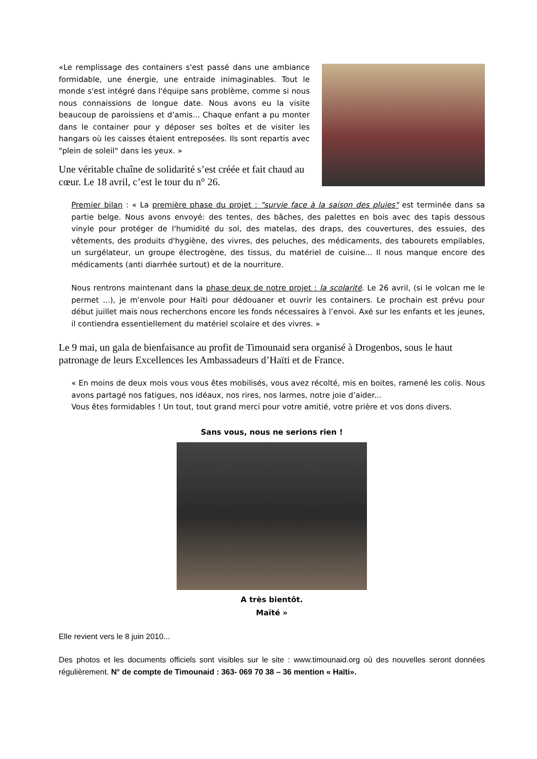«Le remplissage des containers s'est passé dans une ambiance formidable, une énergie, une entraide inimaginables. Tout le monde s'est intégré dans l'équipe sans problème, comme si nous nous connaissions de longue date. Nous avons eu la visite beaucoup de paroissiens et d’amis... Chaque enfant a pu monter dans le container pour y déposer ses boîtes et de visiter les hangars où les caisses étaient entreposées. Ils sont repartis avec "plein de soleil" dans les yeux. »
Une véritable chaîne de solidarité s’est créée et fait chaud au cœur. Le 18 avril, c’est le tour du n° 26.
Premier bilan : « La première phase du projet : "survie face à la saison des pluies" est terminée dans sa partie belge. Nous avons envoyé: des tentes, des bâches, des palettes en bois avec des tapis dessous vinyle pour protéger de l'humidité du sol, des matelas, des draps, des couvertures, des essuies, des vêtements, des produits d'hygiène, des vivres, des peluches, des médicaments, des tabourets empilables, un surgélateur, un groupe électrogène, des tissus, du matériel de cuisine... Il nous manque encore des médicaments (anti diarrhée surtout) et de la nourriture.
Nous rentrons maintenant dans la phase deux de notre projet : la scolarité. Le 26 avril, (si le volcan me le permet ...), je m'envole pour Haïti pour dédouaner et ouvrir les containers. Le prochain est prévu pour début juillet mais nous recherchons encore les fonds nécessaires à l’envoi. Axé sur les enfants et les jeunes, il contiendra essentiellement du matériel scolaire et des vivres. »
Le 9 mai, un gala de bienfaisance au profit de Timounaid sera organisé à Drogenbos, sous le haut patronage de leurs Excellences les Ambassadeurs d’Haïti et de France.
« En moins de deux mois vous vous êtes mobilisés, vous avez récolté, mis en boites, ramené les colis. Nous avons partagé nos fatigues, nos idéaux, nos rires, nos larmes, notre joie d’aider...
Vous êtes formidables ! Un tout, tout grand merci pour votre amitié, votre prière et vos dons divers.
Sans vous, nous ne serions rien !
A très bientôt.
Maïté »
Elle revient vers le 8 juin 2010...
Des photos et les documents officiels sont visibles sur le site : www.timounaid.org où des nouvelles seront données régulièrement. N° de compte de Timounaid : 363- 069 70 38 – 36 mention « Haïti».